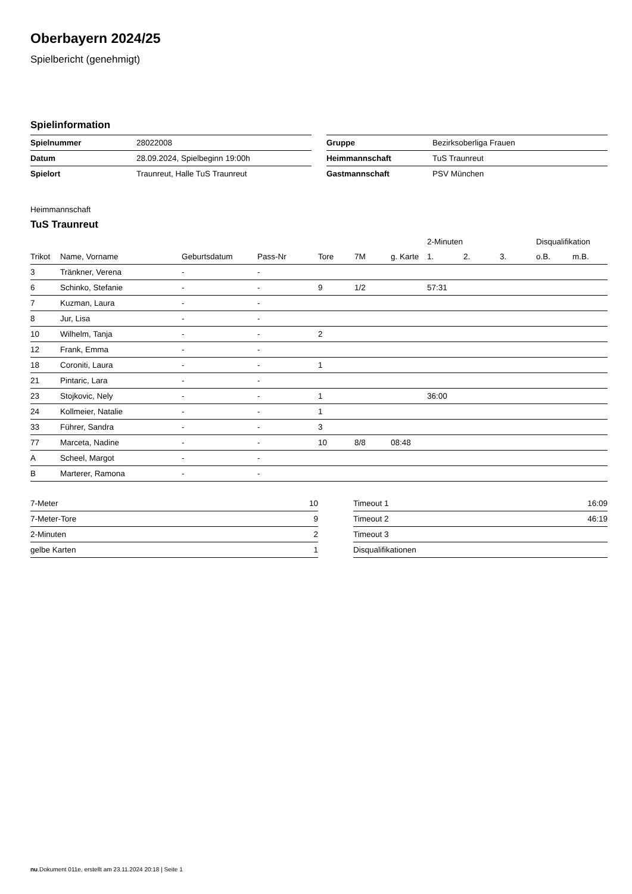Oberbayern 2024/25
Spielbericht (genehmigt)
Spielinformation
| Spielnummer | 28022008 |
| Datum | 28.09.2024, Spielbeginn 19:00h |
| Spielort | Traunreut, Halle TuS Traunreut |
| Gruppe | Bezirksoberliga Frauen |
| Heimmannschaft | TuS Traunreut |
| Gastmannschaft | PSV München |
Heimmannschaft
TuS Traunreut
| | | | | | | | 2-Minuten | | | Disqualifikation | |
| --- | --- | --- | --- | --- | --- | --- | --- | --- | --- | --- | --- |
| Trikot | Name, Vorname | Geburtsdatum | Pass-Nr | Tore | 7M | g. Karte | 1. | 2. | 3. | o.B. | m.B. |
| 3 | Tränkner, Verena | - | - | | | | | | | | |
| 6 | Schinko, Stefanie | - | - | 9 | 1/2 | | 57:31 | | | | |
| 7 | Kuzman, Laura | - | - | | | | | | | | |
| 8 | Jur, Lisa | - | - | | | | | | | | |
| 10 | Wilhelm, Tanja | - | - | 2 | | | | | | | |
| 12 | Frank, Emma | - | - | | | | | | | | |
| 18 | Coroniti, Laura | - | - | 1 | | | | | | | |
| 21 | Pintaric, Lara | - | - | | | | | | | | |
| 23 | Stojkovic, Nely | - | - | 1 | | | 36:00 | | | | |
| 24 | Kollmeier, Natalie | - | - | 1 | | | | | | | |
| 33 | Führer, Sandra | - | - | 3 | | | | | | | |
| 77 | Marceta, Nadine | - | - | 10 | 8/8 | 08:48 | | | | | |
| A | Scheel, Margot | - | - | | | | | | | | |
| B | Marterer, Ramona | - | - | | | | | | | | |
| 7-Meter | 10 |
| 7-Meter-Tore | 9 |
| 2-Minuten | 2 |
| gelbe Karten | 1 |
| Timeout 1 | 16:09 |
| Timeout 2 | 46:19 |
| Timeout 3 | |
| Disqualifikationen | |
nu.Dokument 011e, erstellt am 23.11.2024 20:18 | Seite 1